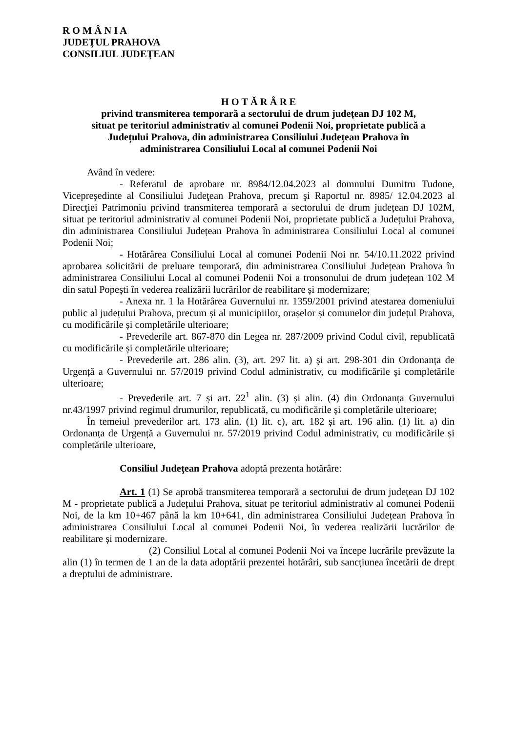R O M Â N I A
JUDEŢUL PRAHOVA
CONSILIUL JUDEŢEAN
H O T Ă R Â R E
privind transmiterea temporară a sectorului de drum județean DJ 102 M,
situat pe teritoriul administrativ al comunei Podenii Noi, proprietate publică a
Județului Prahova, din administrarea Consiliului Județean Prahova în
administrarea Consiliului Local al comunei Podenii Noi
Având în vedere:
- Referatul de aprobare nr. 8984/12.04.2023 al domnului Dumitru Tudone, Vicepreşedinte al Consiliului Judeţean Prahova, precum şi Raportul nr. 8985/ 12.04.2023 al Direcţiei Patrimoniu privind transmiterea temporară a sectorului de drum județean DJ 102M, situat pe teritoriul administrativ al comunei Podenii Noi, proprietate publică a Județului Prahova, din administrarea Consiliului Județean Prahova în administrarea Consiliului Local al comunei Podenii Noi;
- Hotărârea Consiliului Local al comunei Podenii Noi nr. 54/10.11.2022 privind aprobarea solicitării de preluare temporară, din administrarea Consiliului Județean Prahova în administrarea Consiliului Local al comunei Podenii Noi a tronsonului de drum județean 102 M din satul Popești în vederea realizării lucrărilor de reabilitare și modernizare;
- Anexa nr. 1 la Hotărârea Guvernului nr. 1359/2001 privind atestarea domeniului public al județului Prahova, precum și al municipiilor, orașelor și comunelor din județul Prahova, cu modificările și completările ulterioare;
- Prevederile art. 867-870 din Legea nr. 287/2009 privind Codul civil, republicată cu modificările și completările ulterioare;
- Prevederile art. 286 alin. (3), art. 297 lit. a) şi art. 298-301 din Ordonanța de Urgență a Guvernului nr. 57/2019 privind Codul administrativ, cu modificările și completările ulterioare;
- Prevederile art. 7 și art. 22<sup>1</sup> alin. (3) și alin. (4) din Ordonanța Guvernului nr.43/1997 privind regimul drumurilor, republicată, cu modificările și completările ulterioare;
În temeiul prevederilor art. 173 alin. (1) lit. c), art. 182 și art. 196 alin. (1) lit. a) din Ordonanța de Urgență a Guvernului nr. 57/2019 privind Codul administrativ, cu modificările și completările ulterioare,
Consiliul Judeţean Prahova adoptă prezenta hotărâre:
Art. 1 (1) Se aprobă transmiterea temporară a sectorului de drum județean DJ 102 M - proprietate publică a Județului Prahova, situat pe teritoriul administrativ al comunei Podenii Noi, de la km 10+467 până la km 10+641, din administrarea Consiliului Județean Prahova în administrarea Consiliului Local al comunei Podenii Noi, în vederea realizării lucrărilor de reabilitare și modernizare.
(2) Consiliul Local al comunei Podenii Noi va începe lucrările prevăzute la alin (1) în termen de 1 an de la data adoptării prezentei hotărâri, sub sancțiunea încetării de drept a dreptului de administrare.